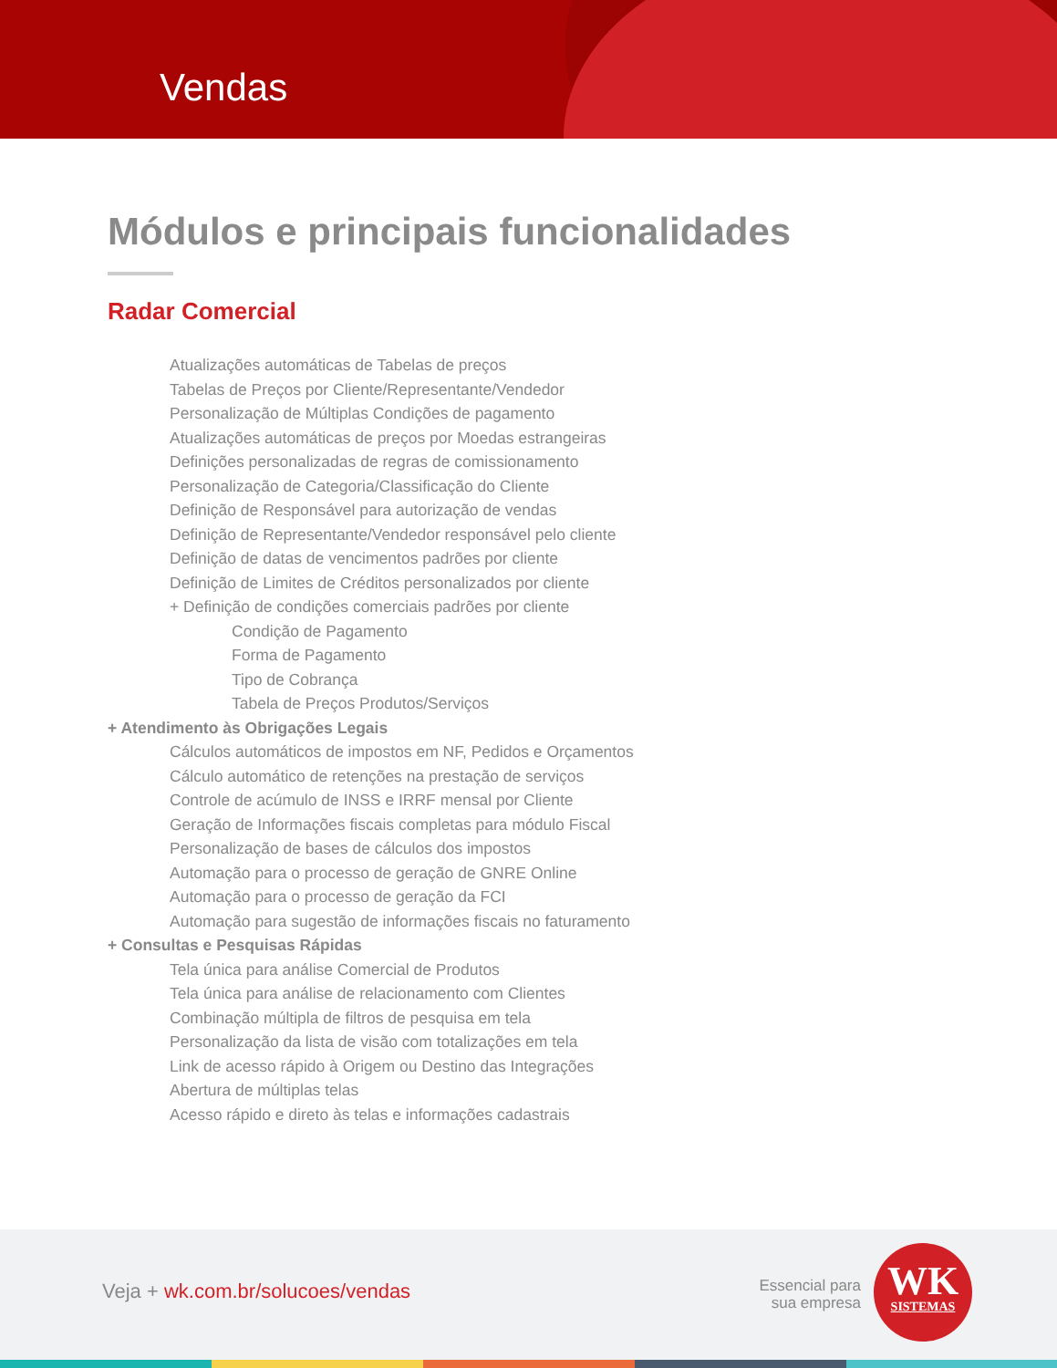Vendas
Módulos e principais funcionalidades
Radar Comercial
Atualizações automáticas de Tabelas de preços
Tabelas de Preços por Cliente/Representante/Vendedor
Personalização de Múltiplas Condições de pagamento
Atualizações automáticas de preços por Moedas estrangeiras
Definições personalizadas de regras de comissionamento
Personalização de Categoria/Classificação do Cliente
Definição de Responsável para autorização de vendas
Definição de Representante/Vendedor responsável pelo cliente
Definição de datas de vencimentos padrões por cliente
Definição de Limites de Créditos personalizados por cliente
+ Definição de condições comerciais padrões por cliente
Condição de Pagamento
Forma de Pagamento
Tipo de Cobrança
Tabela de Preços Produtos/Serviços
+ Atendimento às Obrigações Legais
Cálculos automáticos de impostos em NF, Pedidos e Orçamentos
Cálculo automático de retenções na prestação de serviços
Controle de acúmulo de INSS e IRRF mensal por Cliente
Geração de Informações fiscais completas para módulo Fiscal
Personalização de bases de cálculos dos impostos
Automação para o processo de geração de GNRE Online
Automação para o processo de geração da FCI
Automação para sugestão de informações fiscais no faturamento
+ Consultas e Pesquisas Rápidas
Tela única para análise Comercial de Produtos
Tela única para análise de relacionamento com Clientes
Combinação múltipla de filtros de pesquisa em tela
Personalização da lista de visão com totalizações em tela
Link de acesso rápido à Origem ou Destino das Integrações
Abertura de múltiplas telas
Acesso rápido e direto às telas e informações cadastrais
Veja + wk.com.br/solucoes/vendas
Essencial para sua empresa
WK
SISTEMAS